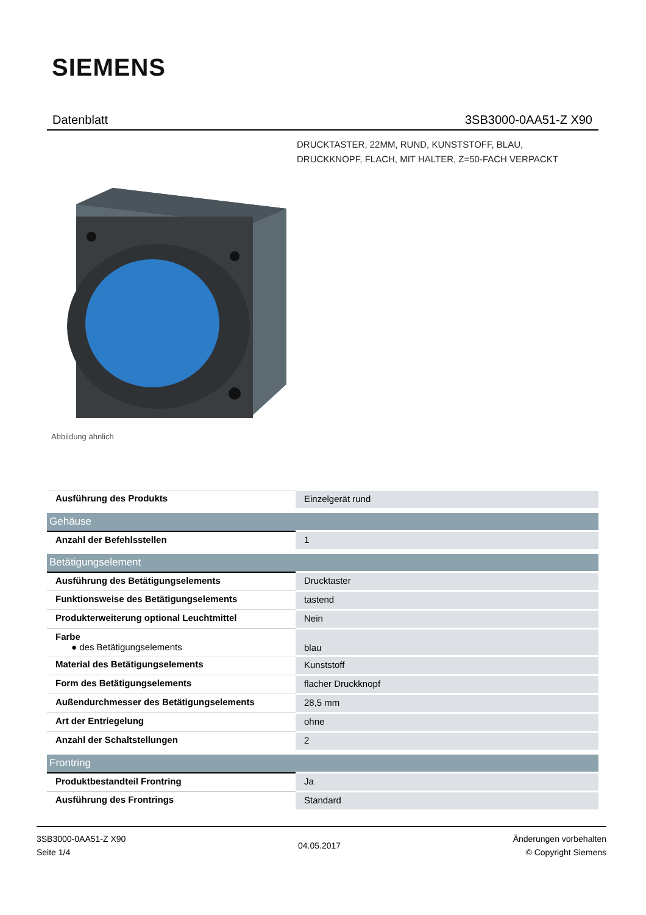SIEMENS
Datenblatt 3SB3000-0AA51-Z X90
DRUCKTASTER, 22MM, RUND, KUNSTSTOFF, BLAU,
DRUCKKNOPF, FLACH, MIT HALTER, Z=50-FACH VERPACKT
Abbildung ähnlich
| Ausführung des Produkts | Einzelgerät rund |
| Gehäuse | |
| Anzahl der Befehlsstellen | 1 |
| Betätigungselement | |
| Ausführung des Betätigungselements | Drucktaster |
| Funktionsweise des Betätigungselements | tastend |
| Produkterweiterung optional Leuchtmittel | Nein |
| Farbe ● des Betätigungselements | blau |
| Material des Betätigungselements | Kunststoff |
| Form des Betätigungselements | flacher Druckknopf |
| Außendurchmesser des Betätigungselements | 28,5 mm |
| Art der Entriegelung | ohne |
| Anzahl der Schaltstellungen | 2 |
| Frontring | |
| Produktbestandteil Frontring | Ja |
| Ausführung des Frontrings | Standard |
3SB3000-0AA51-Z X90
Seite 1/4
04.05.2017
Änderungen vorbehalten
© Copyright Siemens